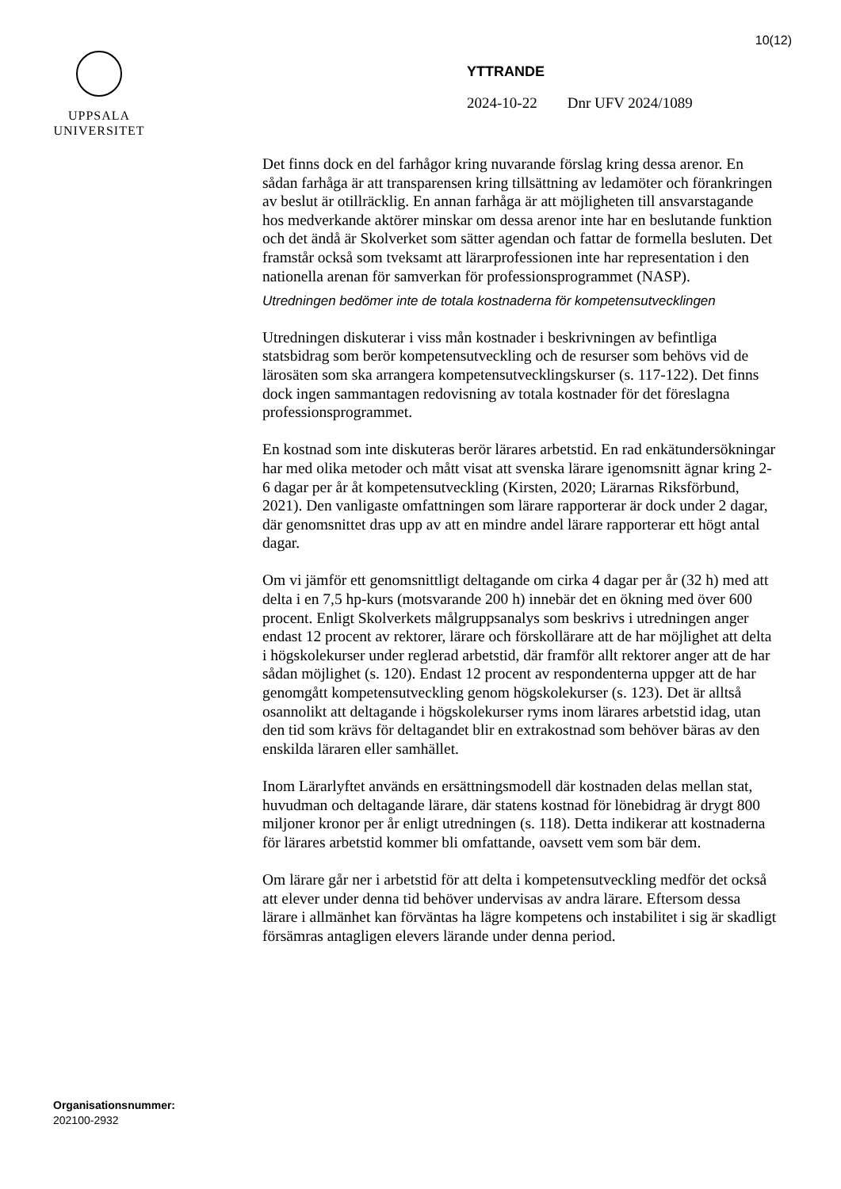10(12)
UPPSALA
UNIVERSITET
YTTRANDE
2024-10-22 Dnr UFV 2024/1089
Det finns dock en del farhågor kring nuvarande förslag kring dessa arenor. En sådan farhåga är att transparensen kring tillsättning av ledamöter och förankringen av beslut är otillräcklig. En annan farhåga är att möjligheten till ansvarstagande hos medverkande aktörer minskar om dessa arenor inte har en beslutande funktion och det ändå är Skolverket som sätter agendan och fattar de formella besluten. Det framstår också som tveksamt att lärar­professionen inte har representation i den nationella arenan för samverkan för professionsprogrammet (NASP).
Utredningen bedömer inte de totala kostnaderna för kompetensutvecklingen
Utredningen diskuterar i viss mån kostnader i beskrivningen av befintliga statsbidrag som berör kompetensutveckling och de resurser som behövs vid de lärosäten som ska arrangera kompetensutvecklingskurser (s. 117-122). Det finns dock ingen sammantagen redovisning av totala kostnader för det föreslagna professionsprogrammet.
En kostnad som inte diskuteras berör lärares arbetstid. En rad enkätunder­sökningar har med olika metoder och mått visat att svenska lärare igenom­snitt ägnar kring 2-6 dagar per år åt kompetensutveckling (Kirsten, 2020; Lärarnas Riksförbund, 2021). Den vanligaste omfattningen som lärare rapporterar är dock under 2 dagar, där genomsnittet dras upp av att en mindre andel lärare rapporterar ett högt antal dagar.
Om vi jämför ett genomsnittligt deltagande om cirka 4 dagar per år (32 h) med att delta i en 7,5 hp-kurs (motsvarande 200 h) innebär det en ökning med över 600 procent. Enligt Skolverkets målgruppsanalys som beskrivs i utredningen anger endast 12 procent av rektorer, lärare och förskollärare att de har möjlighet att delta i högskolekurser under reglerad arbetstid, där framför allt rektorer anger att de har sådan möjlighet (s. 120). Endast 12 procent av respondenterna uppger att de har genomgått kompetens­utveckling genom högskolekurser (s. 123). Det är alltså osannolikt att deltagande i högskolekurser ryms inom lärares arbetstid idag, utan den tid som krävs för deltagandet blir en extrakostnad som behöver bäras av den enskilda läraren eller samhället.
Inom Lärarlyftet används en ersättningsmodell där kostnaden delas mellan stat, huvudman och deltagande lärare, där statens kostnad för lönebidrag är drygt 800 miljoner kronor per år enligt utredningen (s. 118). Detta indikerar att kostnaderna för lärares arbetstid kommer bli omfattande, oavsett vem som bär dem.
Om lärare går ner i arbetstid för att delta i kompetensutveckling medför det också att elever under denna tid behöver undervisas av andra lärare. Eftersom dessa lärare i allmänhet kan förväntas ha lägre kompetens och instabilitet i sig är skadligt försämras antagligen elevers lärande under denna period.
Organisationsnummer:
202100-2932